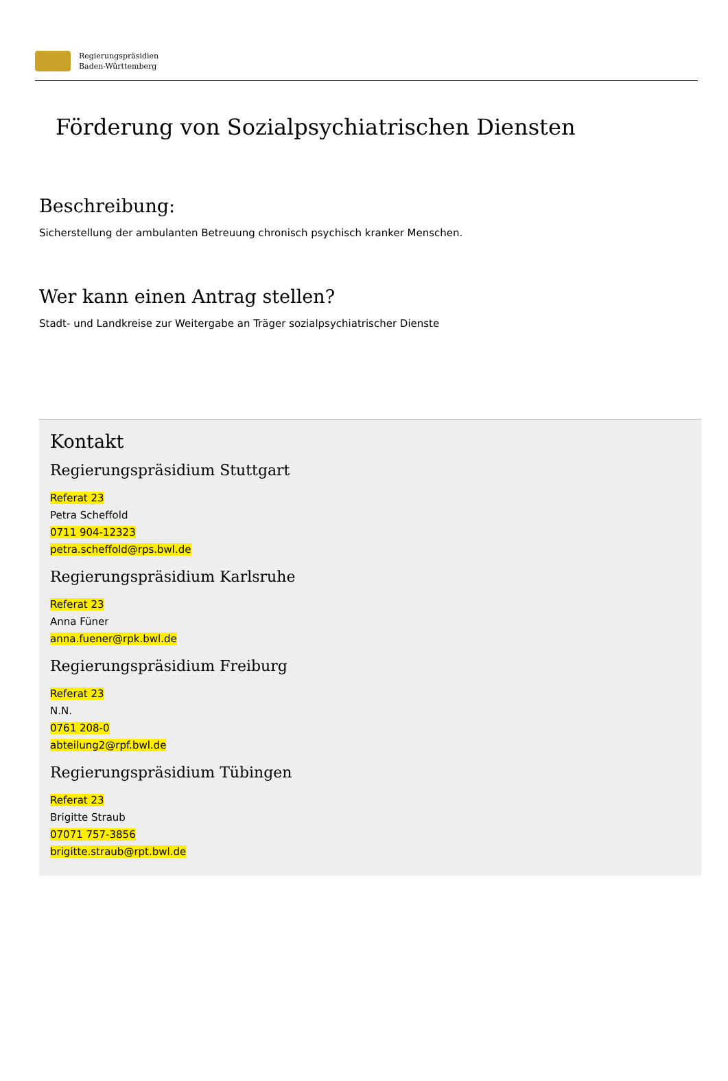Regierungspräsidien
Baden-Württemberg
Förderung von Sozialpsychiatrischen Diensten
Beschreibung:
Sicherstellung der ambulanten Betreuung chronisch psychisch kranker Menschen.
Wer kann einen Antrag stellen?
Stadt- und Landkreise zur Weitergabe an Träger sozialpsychiatrischer Dienste
Kontakt
Regierungspräsidium Stuttgart
Referat 23
Petra Scheffold
0711 904-12323
petra.scheffold@rps.bwl.de
Regierungspräsidium Karlsruhe
Referat 23
Anna Füner
anna.fuener@rpk.bwl.de
Regierungspräsidium Freiburg
Referat 23
N.N.
0761 208-0
abteilung2@rpf.bwl.de
Regierungspräsidium Tübingen
Referat 23
Brigitte Straub
07071 757-3856
brigitte.straub@rpt.bwl.de